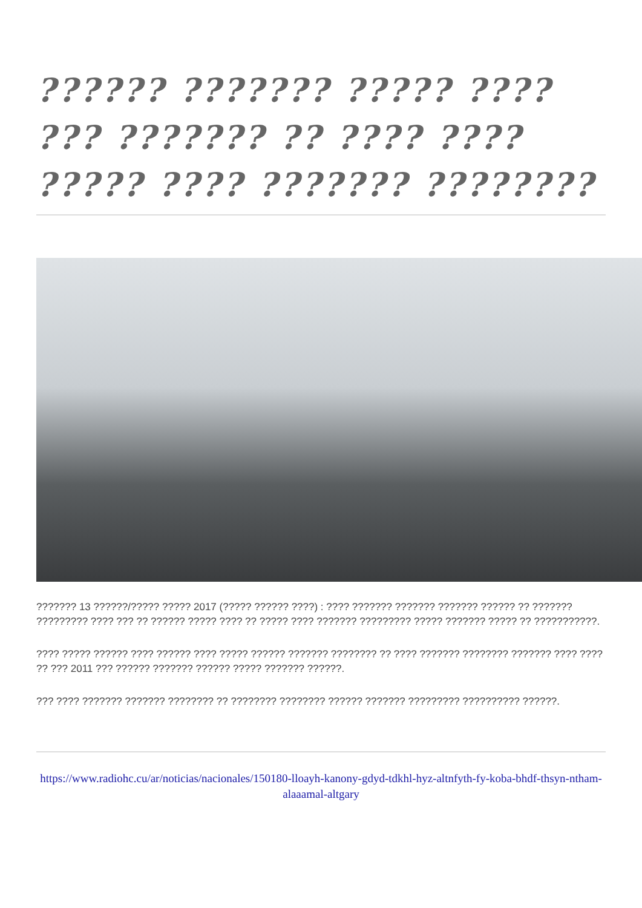?????? ??????? ????? ???? ??? ??????? ?? ???? ???? ????? ???? ??????? ????????
??????? 13 ??????/????? ????? 2017 (????? ?????? ????) : ???? ??????? ??????? ??????? ?????? ?? ??????? ????????? ???? ??? ?? ?????? ????? ???? ?? ????? ???? ??????? ????????? ????? ??????? ????? ?? ???????????.
???? ????? ?????? ???? ?????? ???? ????? ?????? ??????? ???????? ?? ???? ??????? ???????? ??????? ???? ???? ?? ??? 2011 ??? ?????? ??????? ?????? ????? ??????? ??????.
??? ???? ??????? ??????? ???????? ?? ???????? ???????? ?????? ??????? ????????? ?????????? ??????.
https://www.radiohc.cu/ar/noticias/nacionales/150180-lloayh-kanony-gdyd-tdkhl-hyz-altnfyth-fy-koba-bhdf-thsyn-ntham-alaaamal-altgary